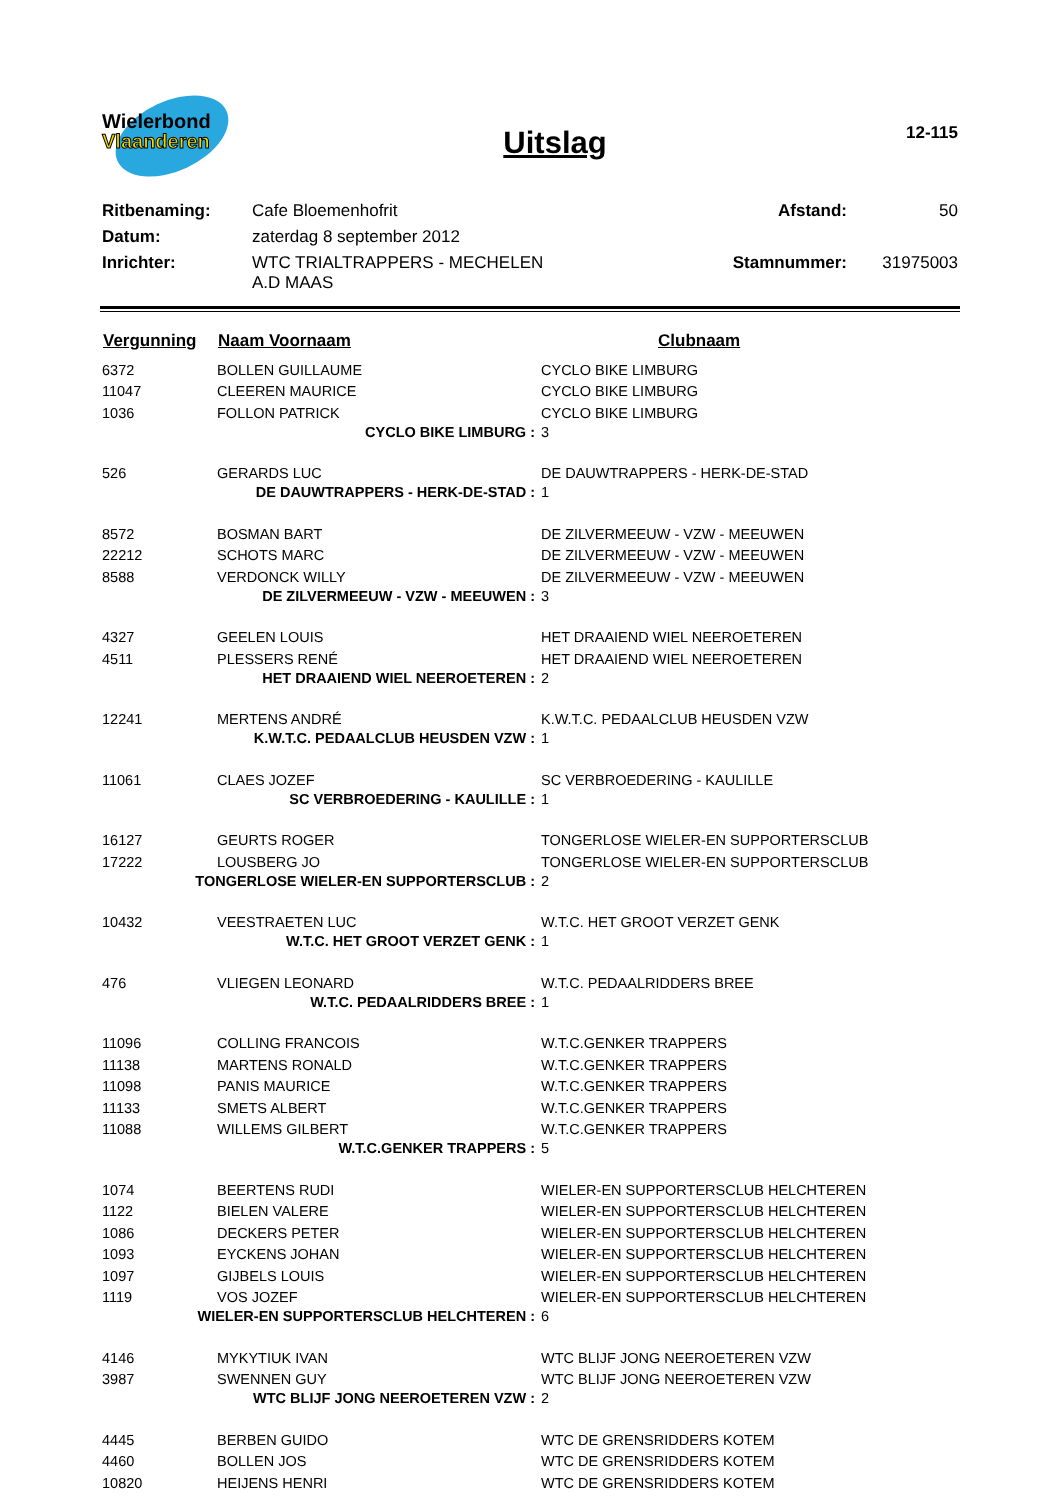Wielerbond
Vlaanderen
Uitslag
12-115
| Ritbenaming: | Cafe Bloemenhofrit | Afstand: | 50 |
| Datum: | zaterdag 8 september 2012 | | |
| Inrichter: | WTC TRIALTRAPPERS - MECHELEN A.D MAAS | Stamnummer: | 31975003 |
| Vergunning | Naam Voornaam | Clubnaam |
| --- | --- | --- |
| 6372 | BOLLEN GUILLAUME | CYCLO BIKE LIMBURG |
| 11047 | CLEEREN MAURICE | CYCLO BIKE LIMBURG |
| 1036 | FOLLON PATRICK | CYCLO BIKE LIMBURG |
| CYCLO BIKE LIMBURG : | | 3 |
| 526 | GERARDS LUC | DE DAUWTRAPPERS - HERK-DE-STAD |
| DE DAUWTRAPPERS - HERK-DE-STAD : | | 1 |
| 8572 | BOSMAN BART | DE ZILVERMEEUW - VZW - MEEUWEN |
| 22212 | SCHOTS MARC | DE ZILVERMEEUW - VZW - MEEUWEN |
| 8588 | VERDONCK WILLY | DE ZILVERMEEUW - VZW - MEEUWEN |
| DE ZILVERMEEUW - VZW - MEEUWEN : | | 3 |
| 4327 | GEELEN LOUIS | HET DRAAIEND WIEL NEEROETEREN |
| 4511 | PLESSERS RENÉ | HET DRAAIEND WIEL NEEROETEREN |
| HET DRAAIEND WIEL NEEROETEREN : | | 2 |
| 12241 | MERTENS ANDRÉ | K.W.T.C. PEDAALCLUB HEUSDEN VZW |
| K.W.T.C. PEDAALCLUB HEUSDEN VZW : | | 1 |
| 11061 | CLAES JOZEF | SC VERBROEDERING - KAULILLE |
| SC VERBROEDERING - KAULILLE : | | 1 |
| 16127 | GEURTS ROGER | TONGERLOSE WIELER-EN SUPPORTERSCLUB |
| 17222 | LOUSBERG JO | TONGERLOSE WIELER-EN SUPPORTERSCLUB |
| TONGERLOSE WIELER-EN SUPPORTERSCLUB : | | 2 |
| 10432 | VEESTRAETEN LUC | W.T.C. HET GROOT VERZET GENK |
| W.T.C. HET GROOT VERZET GENK : | | 1 |
| 476 | VLIEGEN LEONARD | W.T.C. PEDAALRIDDERS BREE |
| W.T.C. PEDAALRIDDERS BREE : | | 1 |
| 11096 | COLLING FRANCOIS | W.T.C.GENKER TRAPPERS |
| 11138 | MARTENS RONALD | W.T.C.GENKER TRAPPERS |
| 11098 | PANIS MAURICE | W.T.C.GENKER TRAPPERS |
| 11133 | SMETS ALBERT | W.T.C.GENKER TRAPPERS |
| 11088 | WILLEMS GILBERT | W.T.C.GENKER TRAPPERS |
| W.T.C.GENKER TRAPPERS : | | 5 |
| 1074 | BEERTENS RUDI | WIELER-EN SUPPORTERSCLUB HELCHTEREN |
| 1122 | BIELEN VALERE | WIELER-EN SUPPORTERSCLUB HELCHTEREN |
| 1086 | DECKERS PETER | WIELER-EN SUPPORTERSCLUB HELCHTEREN |
| 1093 | EYCKENS JOHAN | WIELER-EN SUPPORTERSCLUB HELCHTEREN |
| 1097 | GIJBELS LOUIS | WIELER-EN SUPPORTERSCLUB HELCHTEREN |
| 1119 | VOS JOZEF | WIELER-EN SUPPORTERSCLUB HELCHTEREN |
| WIELER-EN SUPPORTERSCLUB HELCHTEREN : | | 6 |
| 4146 | MYKYTIUK IVAN | WTC BLIJF JONG NEEROETEREN VZW |
| 3987 | SWENNEN GUY | WTC BLIJF JONG NEEROETEREN VZW |
| WTC BLIJF JONG NEEROETEREN VZW : | | 2 |
| 4445 | BERBEN GUIDO | WTC DE GRENSRIDDERS KOTEM |
| 4460 | BOLLEN JOS | WTC DE GRENSRIDDERS KOTEM |
| 10820 | HEIJENS HENRI | WTC DE GRENSRIDDERS KOTEM |